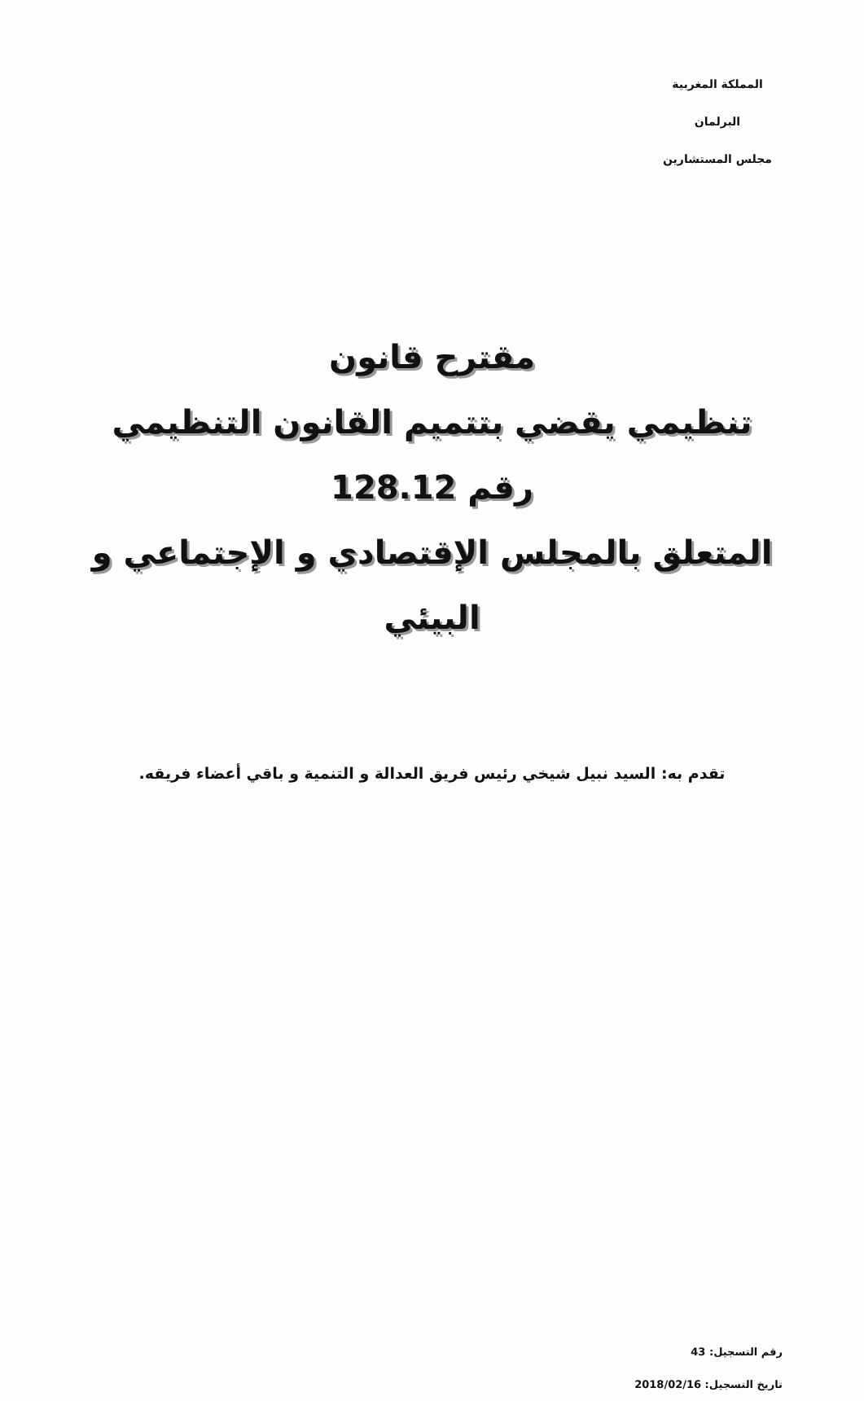المملكة المغربية
البرلمان
مجلس المستشارين
مقترح قانون
تنظيمي يقضي بتتميم القانون التنظيمي رقم 128.12
المتعلق بالمجلس الإقتصادي و الإجتماعي و البيئي
تقدم به: السيد نبيل شيخي رئيس فريق العدالة و التنمية و باقي أعضاء فريقه.
رقم التسجيل: 43
تاريخ التسجيل: 2018/02/16